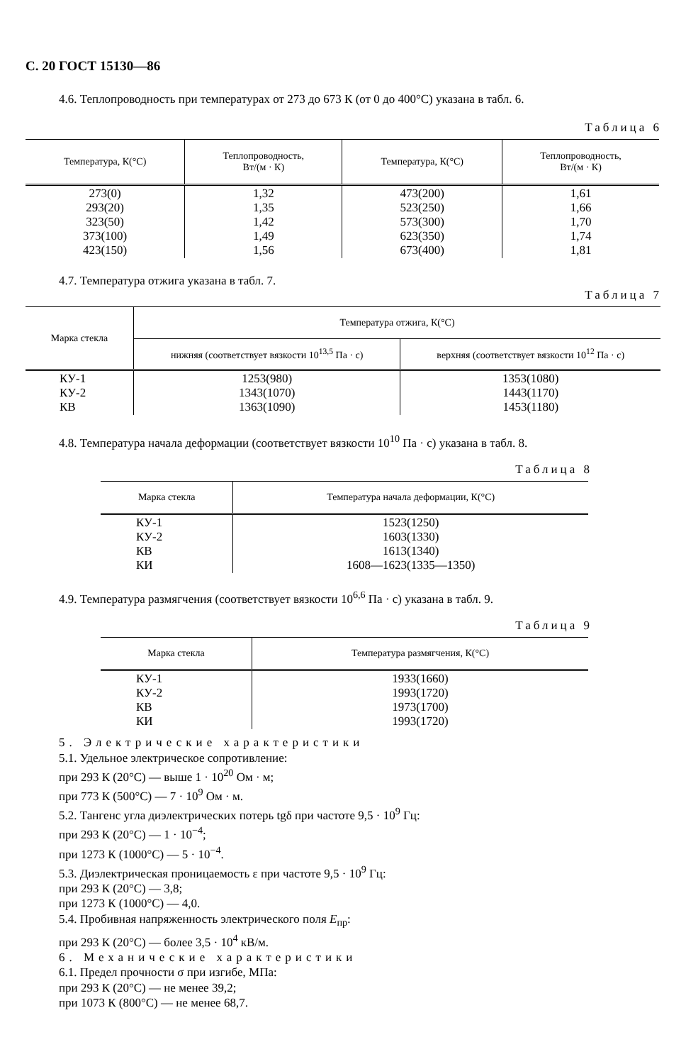С. 20 ГОСТ 15130—86
4.6. Теплопроводность при температурах от 273 до 673 К (от 0 до 400°C) указана в табл. 6.
Таблица 6
| Температура, К(°C) | Теплопроводность, Вт/(м · К) | Температура, К(°C) | Теплопроводность, Вт/(м · К) |
| --- | --- | --- | --- |
| 273(0) 293(20) 323(50) 373(100) 423(150) | 1,32 1,35 1,42 1,49 1,56 | 473(200) 523(250) 573(300) 623(350) 673(400) | 1,61 1,66 1,70 1,74 1,81 |
4.7. Температура отжига указана в табл. 7.
Таблица 7
| Марка стекла | Температура отжига, К(°C) | |
| --- | --- | --- |
| | нижняя (соответствует вязкости 10<sup>13,5</sup> Па · с) | верхняя (соответствует вязкости 10<sup>12</sup> Па · с) |
| КУ-1 КУ-2 КВ | 1253(980) 1343(1070) 1363(1090) | 1353(1080) 1443(1170) 1453(1180) |
4.8. Температура начала деформации (соответствует вязкости 10<sup>10</sup> Па · с) указана в табл. 8.
Таблица 8
| Марка стекла | Температура начала деформации, К(°C) |
| --- | --- |
| КУ-1 КУ-2 КВ КИ | 1523(1250) 1603(1330) 1613(1340) 1608—1623(1335—1350) |
4.9. Температура размягчения (соответствует вязкости 10<sup>6,6</sup> Па · с) указана в табл. 9.
Таблица 9
| Марка стекла | Температура размягчения, К(°C) |
| --- | --- |
| КУ-1 КУ-2 КВ КИ | 1933(1660) 1993(1720) 1973(1700) 1993(1720) |
5. Электрические характеристики
5.1. Удельное электрическое сопротивление:
при 293 К (20°C) — выше 1 · 10<sup>20</sup> Ом · м;
при 773 К (500°C) — 7 · 10<sup>9</sup> Ом · м.
5.2. Тангенс угла диэлектрических потерь tgδ при частоте 9,5 · 10<sup>9</sup> Гц:
при 293 К (20°C) — 1 · 10<sup>−4</sup>;
при 1273 К (1000°C) — 5 · 10<sup>−4</sup>.
5.3. Диэлектрическая проницаемость ε при частоте 9,5 · 10<sup>9</sup> Гц:
при 293 К (20°C) — 3,8;
при 1273 К (1000°C) — 4,0.
5.4. Пробивная напряженность электрического поля E<sub>пр</sub>:
при 293 К (20°C) — более 3,5 · 10<sup>4</sup> кВ/м.
6. Механические характеристики
6.1. Предел прочности σ при изгибе, МПа:
при 293 К (20°C) — не менее 39,2;
при 1073 К (800°C) — не менее 68,7.